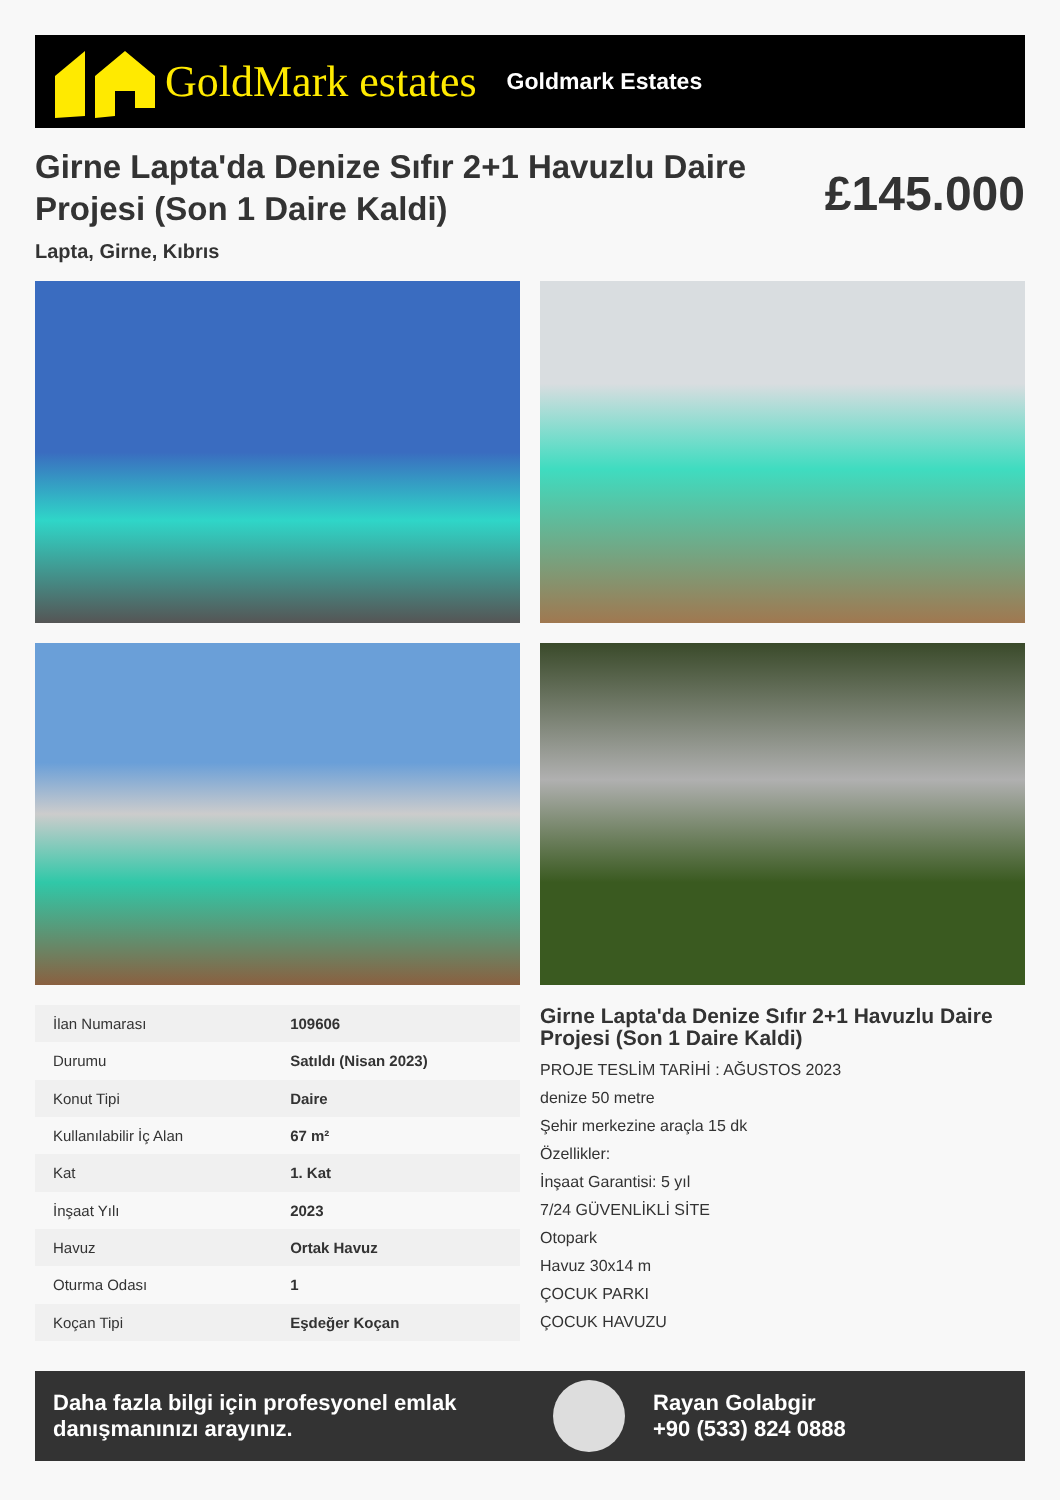GoldMark estates Goldmark Estates
Girne Lapta'da Denize Sıfır 2+1 Havuzlu Daire Projesi (Son 1 Daire Kaldi)
£145.000
Lapta, Girne, Kıbrıs
| İlan Numarası | 109606 |
| Durumu | Satıldı (Nisan 2023) |
| Konut Tipi | Daire |
| Kullanılabilir İç Alan | 67 m² |
| Kat | 1. Kat |
| İnşaat Yılı | 2023 |
| Havuz | Ortak Havuz |
| Oturma Odası | 1 |
| Koçan Tipi | Eşdeğer Koçan |
Girne Lapta'da Denize Sıfır 2+1 Havuzlu Daire Projesi (Son 1 Daire Kaldi)
PROJE TESLİM TARİHİ : AĞUSTOS 2023
denize 50 metre
Şehir merkezine araçla 15 dk
Özellikler:
İnşaat Garantisi: 5 yıl
7/24 GÜVENLİKLİ SİTE
Otopark
Havuz 30x14 m
ÇOCUK PARKI
ÇOCUK HAVUZU
Daha fazla bilgi için profesyonel emlak danışmanınızı arayınız.
Rayan Golabgir
+90 (533) 824 0888